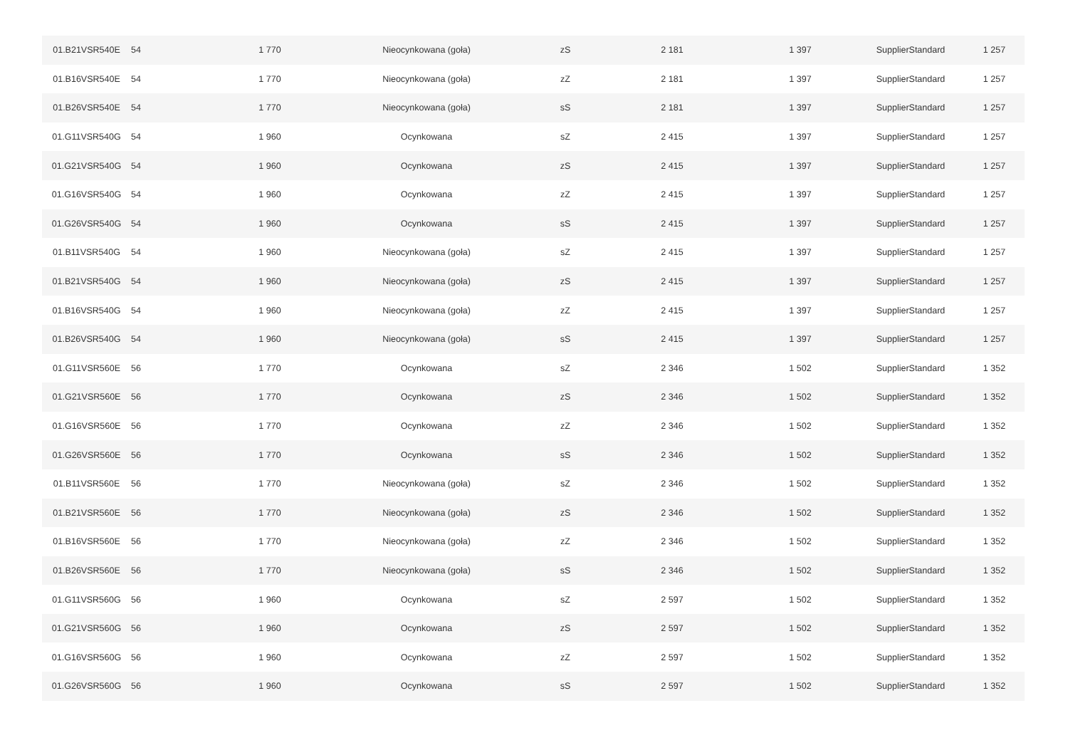| 01.B21VSR540E | 54 | 1 770 | Nieocynkowana (goła) | zS | 2 181 | 1 397 | SupplierStandard | 1 257 |
| 01.B16VSR540E | 54 | 1 770 | Nieocynkowana (goła) | zZ | 2 181 | 1 397 | SupplierStandard | 1 257 |
| 01.B26VSR540E | 54 | 1 770 | Nieocynkowana (goła) | sS | 2 181 | 1 397 | SupplierStandard | 1 257 |
| 01.G11VSR540G | 54 | 1 960 | Ocynkowana | sZ | 2 415 | 1 397 | SupplierStandard | 1 257 |
| 01.G21VSR540G | 54 | 1 960 | Ocynkowana | zS | 2 415 | 1 397 | SupplierStandard | 1 257 |
| 01.G16VSR540G | 54 | 1 960 | Ocynkowana | zZ | 2 415 | 1 397 | SupplierStandard | 1 257 |
| 01.G26VSR540G | 54 | 1 960 | Ocynkowana | sS | 2 415 | 1 397 | SupplierStandard | 1 257 |
| 01.B11VSR540G | 54 | 1 960 | Nieocynkowana (goła) | sZ | 2 415 | 1 397 | SupplierStandard | 1 257 |
| 01.B21VSR540G | 54 | 1 960 | Nieocynkowana (goła) | zS | 2 415 | 1 397 | SupplierStandard | 1 257 |
| 01.B16VSR540G | 54 | 1 960 | Nieocynkowana (goła) | zZ | 2 415 | 1 397 | SupplierStandard | 1 257 |
| 01.B26VSR540G | 54 | 1 960 | Nieocynkowana (goła) | sS | 2 415 | 1 397 | SupplierStandard | 1 257 |
| 01.G11VSR560E | 56 | 1 770 | Ocynkowana | sZ | 2 346 | 1 502 | SupplierStandard | 1 352 |
| 01.G21VSR560E | 56 | 1 770 | Ocynkowana | zS | 2 346 | 1 502 | SupplierStandard | 1 352 |
| 01.G16VSR560E | 56 | 1 770 | Ocynkowana | zZ | 2 346 | 1 502 | SupplierStandard | 1 352 |
| 01.G26VSR560E | 56 | 1 770 | Ocynkowana | sS | 2 346 | 1 502 | SupplierStandard | 1 352 |
| 01.B11VSR560E | 56 | 1 770 | Nieocynkowana (goła) | sZ | 2 346 | 1 502 | SupplierStandard | 1 352 |
| 01.B21VSR560E | 56 | 1 770 | Nieocynkowana (goła) | zS | 2 346 | 1 502 | SupplierStandard | 1 352 |
| 01.B16VSR560E | 56 | 1 770 | Nieocynkowana (goła) | zZ | 2 346 | 1 502 | SupplierStandard | 1 352 |
| 01.B26VSR560E | 56 | 1 770 | Nieocynkowana (goła) | sS | 2 346 | 1 502 | SupplierStandard | 1 352 |
| 01.G11VSR560G | 56 | 1 960 | Ocynkowana | sZ | 2 597 | 1 502 | SupplierStandard | 1 352 |
| 01.G21VSR560G | 56 | 1 960 | Ocynkowana | zS | 2 597 | 1 502 | SupplierStandard | 1 352 |
| 01.G16VSR560G | 56 | 1 960 | Ocynkowana | zZ | 2 597 | 1 502 | SupplierStandard | 1 352 |
| 01.G26VSR560G | 56 | 1 960 | Ocynkowana | sS | 2 597 | 1 502 | SupplierStandard | 1 352 |